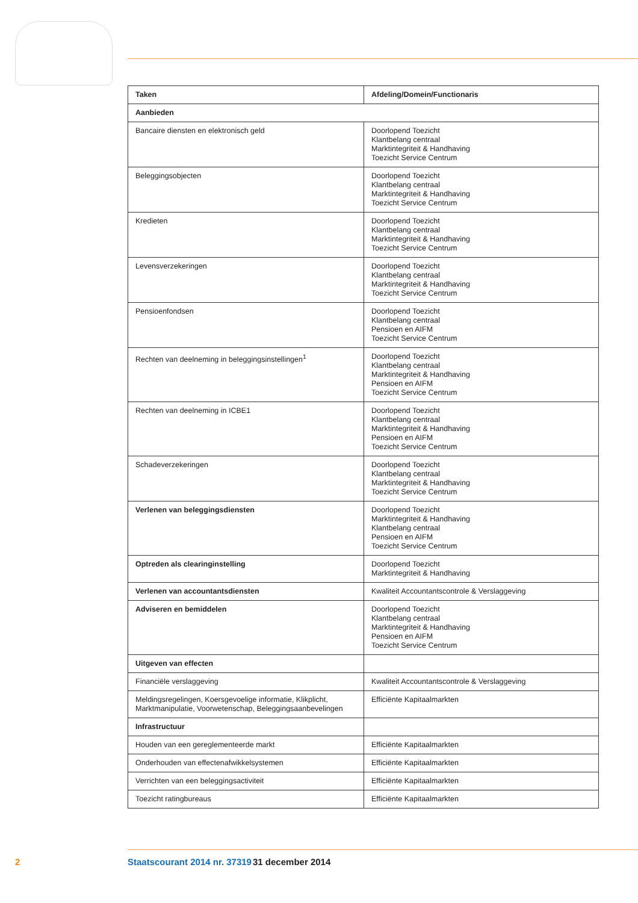| Taken | Afdeling/Domein/Functionaris |
| --- | --- |
| Aanbieden | |
| Bancaire diensten en elektronisch geld | Doorlopend Toezicht Klantbelang centraal Marktintegriteit & Handhaving Toezicht Service Centrum |
| Beleggingsobjecten | Doorlopend Toezicht Klantbelang centraal Marktintegriteit & Handhaving Toezicht Service Centrum |
| Kredieten | Doorlopend Toezicht Klantbelang centraal Marktintegriteit & Handhaving Toezicht Service Centrum |
| Levensverzekeringen | Doorlopend Toezicht Klantbelang centraal Marktintegriteit & Handhaving Toezicht Service Centrum |
| Pensioenfondsen | Doorlopend Toezicht Klantbelang centraal Pensioen en AIFM Toezicht Service Centrum |
| Rechten van deelneming in beleggingsinstellingen<sup>1</sup> | Doorlopend Toezicht Klantbelang centraal Marktintegriteit & Handhaving Pensioen en AIFM Toezicht Service Centrum |
| Rechten van deelneming in ICBE1 | Doorlopend Toezicht Klantbelang centraal Marktintegriteit & Handhaving Pensioen en AIFM Toezicht Service Centrum |
| Schadeverzekeringen | Doorlopend Toezicht Klantbelang centraal Marktintegriteit & Handhaving Toezicht Service Centrum |
| Verlenen van beleggingsdiensten | Doorlopend Toezicht Marktintegriteit & Handhaving Klantbelang centraal Pensioen en AIFM Toezicht Service Centrum |
| Optreden als clearinginstelling | Doorlopend Toezicht Marktintegriteit & Handhaving |
| Verlenen van accountantsdiensten | Kwaliteit Accountantscontrole & Verslaggeving |
| Adviseren en bemiddelen | Doorlopend Toezicht Klantbelang centraal Marktintegriteit & Handhaving Pensioen en AIFM Toezicht Service Centrum |
| Uitgeven van effecten | |
| Financiële verslaggeving | Kwaliteit Accountantscontrole & Verslaggeving |
| Meldingsregelingen, Koersgevoelige informatie, Klikplicht, Marktmanipulatie, Voorwetenschap, Beleggingsaanbevelingen | Efficiënte Kapitaalmarkten |
| Infrastructuur | |
| Houden van een gereglementeerde markt | Efficiënte Kapitaalmarkten |
| Onderhouden van effectenafwikkelsystemen | Efficiënte Kapitaalmarkten |
| Verrichten van een beleggingsactiviteit | Efficiënte Kapitaalmarkten |
| Toezicht ratingbureaus | Efficiënte Kapitaalmarkten |
2 Staatscourant 2014 nr. 37319 31 december 2014